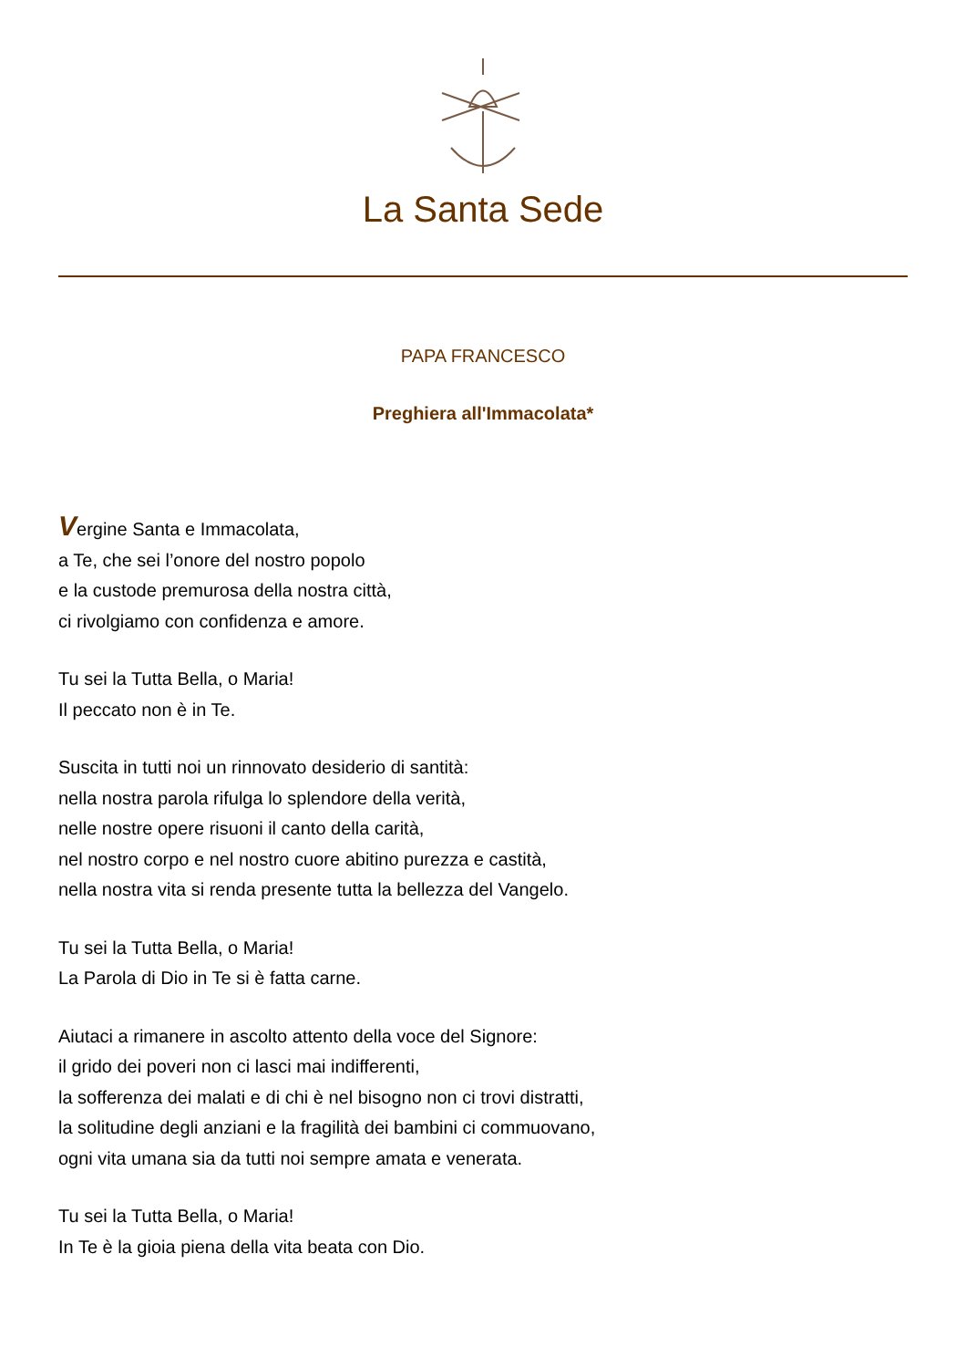La Santa Sede
PAPA FRANCESCO
Preghiera all'Immacolata*
Vergine Santa e Immacolata,
a Te, che sei l’onore del nostro popolo
e la custode premurosa della nostra città,
ci rivolgiamo con confidenza e amore.
Tu sei la Tutta Bella, o Maria!
Il peccato non è in Te.
Suscita in tutti noi un rinnovato desiderio di santità:
nella nostra parola rifulga lo splendore della verità,
nelle nostre opere risuoni il canto della carità,
nel nostro corpo e nel nostro cuore abitino purezza e castità,
nella nostra vita si renda presente tutta la bellezza del Vangelo.
Tu sei la Tutta Bella, o Maria!
La Parola di Dio in Te si è fatta carne.
Aiutaci a rimanere in ascolto attento della voce del Signore:
il grido dei poveri non ci lasci mai indifferenti,
la sofferenza dei malati e di chi è nel bisogno non ci trovi distratti,
la solitudine degli anziani e la fragilità dei bambini ci commuovano,
ogni vita umana sia da tutti noi sempre amata e venerata.
Tu sei la Tutta Bella, o Maria!
In Te è la gioia piena della vita beata con Dio.